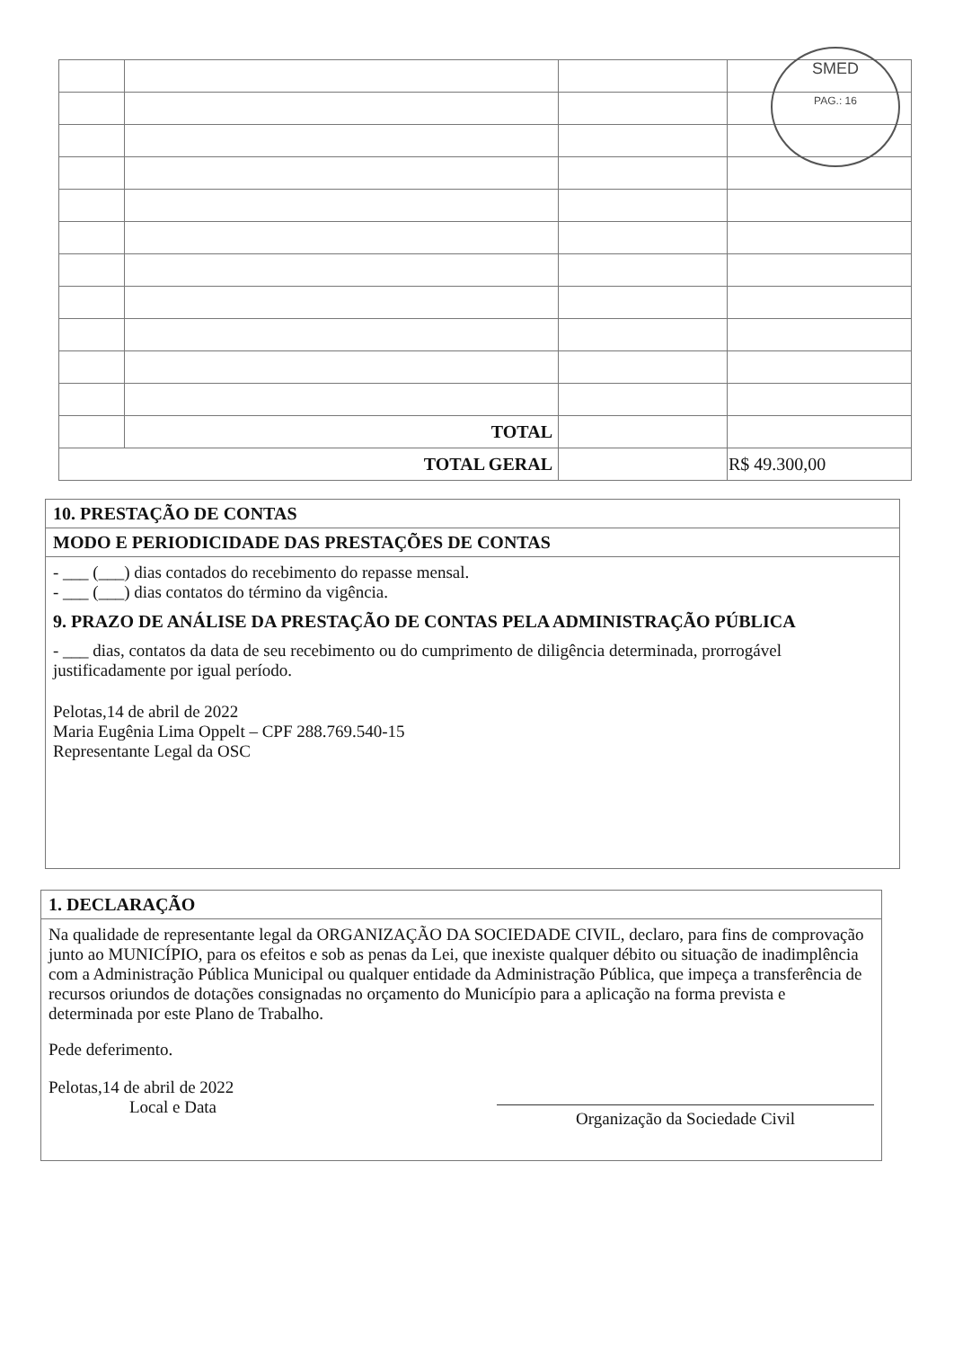| | TOTAL | | |
| TOTAL GERAL | | | R$ 49.300,00 |
SMED
PAG.: 16
10. PRESTAÇÃO DE CONTAS
MODO E PERIODICIDADE DAS PRESTAÇÕES DE CONTAS
- ___ (___) dias contados do recebimento do repasse mensal.
- ___ (___) dias contatos do término da vigência.
9. PRAZO DE ANÁLISE DA PRESTAÇÃO DE CONTAS PELA ADMINISTRAÇÃO PÚBLICA
- ___ dias, contatos da data de seu recebimento ou do cumprimento de diligência determinada, prorrogável justificadamente por igual período.
Pelotas,14 de abril de 2022
Maria Eugênia Lima Oppelt – CPF 288.769.540-15
Representante Legal da OSC
1. DECLARAÇÃO
Na qualidade de representante legal da ORGANIZAÇÃO DA SOCIEDADE CIVIL, declaro, para fins de comprovação junto ao MUNICÍPIO, para os efeitos e sob as penas da Lei, que inexiste qualquer débito ou situação de inadimplência com a Administração Pública Municipal ou qualquer entidade da Administração Pública, que impeça a transferência de recursos oriundos de dotações consignadas no orçamento do Município para a aplicação na forma prevista e determinada por este Plano de Trabalho.
Pede deferimento.
Pelotas,14 de abril de 2022
Local e Data
Organização da Sociedade Civil